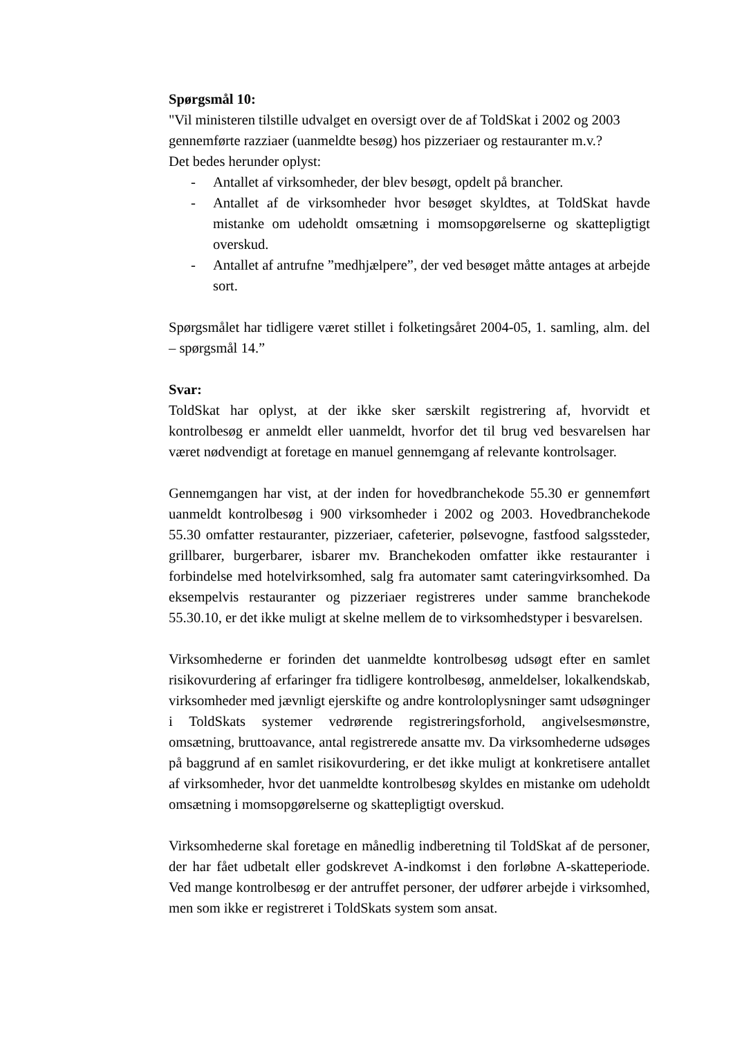Spørgsmål 10:
"Vil ministeren tilstille udvalget en oversigt over de af ToldSkat i 2002 og 2003 gennemførte razziaer (uanmeldte besøg) hos pizzeriaer og restauranter m.v.?
Det bedes herunder oplyst:
- Antallet af virksomheder, der blev besøgt, opdelt på brancher.
- Antallet af de virksomheder hvor besøget skyldtes, at ToldSkat havde mistanke om udeholdt omsætning i momsopgørelserne og skattepligtigt overskud.
- Antallet af antrufne ”medhjælpere”, der ved besøget måtte antages at arbejde sort.
Spørgsmålet har tidligere været stillet i folketingsåret 2004-05, 1. samling, alm. del – spørgsmål 14.”
Svar:
ToldSkat har oplyst, at der ikke sker særskilt registrering af, hvorvidt et kontrolbesøg er anmeldt eller uanmeldt, hvorfor det til brug ved besvarelsen har været nødvendigt at foretage en manuel gennemgang af relevante kontrolsager.
Gennemgangen har vist, at der inden for hovedbranchekode 55.30 er gennemført uanmeldt kontrolbesøg i 900 virksomheder i 2002 og 2003. Hovedbranchekode 55.30 omfatter restauranter, pizzeriaer, cafeterier, pølsevogne, fastfood salgssteder, grillbarer, burgerbarer, isbarer mv. Branchekoden omfatter ikke restauranter i forbindelse med hotelvirksomhed, salg fra automater samt cateringvirksomhed. Da eksempelvis restauranter og pizzeriaer registreres under samme branchekode 55.30.10, er det ikke muligt at skelne mellem de to virksomhedstyper i besvarelsen.
Virksomhederne er forinden det uanmeldte kontrolbesøg udsøgt efter en samlet risikovurdering af erfaringer fra tidligere kontrolbesøg, anmeldelser, lokalkendskab, virksomheder med jævnligt ejerskifte og andre kontroloplysninger samt udsøgninger i ToldSkats systemer vedrørende registreringsforhold, angivelsesmønstre, omsætning, bruttoavance, antal registrerede ansatte mv. Da virksomhederne udsøges på baggrund af en samlet risikovurdering, er det ikke muligt at konkretisere antallet af virksomheder, hvor det uanmeldte kontrolbesøg skyldes en mistanke om udeholdt omsætning i momsopgørelserne og skattepligtigt overskud.
Virksomhederne skal foretage en månedlig indberetning til ToldSkat af de personer, der har fået udbetalt eller godskrevet A-indkomst i den forløbne A-skatteperiode. Ved mange kontrolbesøg er der antruffet personer, der udfører arbejde i virksomhed, men som ikke er registreret i ToldSkats system som ansat.